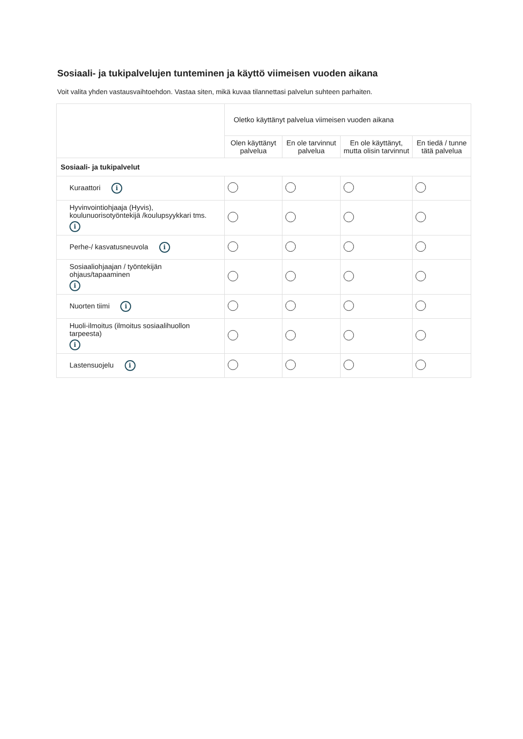Sosiaali- ja tukipalvelujen tunteminen ja käyttö viimeisen vuoden aikana
Voit valita yhden vastausvaihtoehdon. Vastaa siten, mikä kuvaa tilannettasi palvelun suhteen parhaiten.
| | Oletko käyttänyt palvelua viimeisen vuoden aikana | | | |
| | Olen käyttänyt palvelua | En ole tarvinnut palvelua | En ole käyttänyt, mutta olisin tarvinnut | En tiedä / tunne tätä palvelua |
| Sosiaali- ja tukipalvelut | | | | |
| Kuraattori i | | | | |
| Hyvinvointiohjaaja (Hyvis), koulunuorisotyöntekijä /koulupsyykkari tms. i | | | | |
| Perhe-/ kasvatusneuvola i | | | | |
| Sosiaaliohjaajan / työntekijän ohjaus/tapaaminen i | | | | |
| Nuorten tiimi i | | | | |
| Huoli-ilmoitus (ilmoitus sosiaalihuollon tarpeesta) i | | | | |
| Lastensuojelu i | | | | |